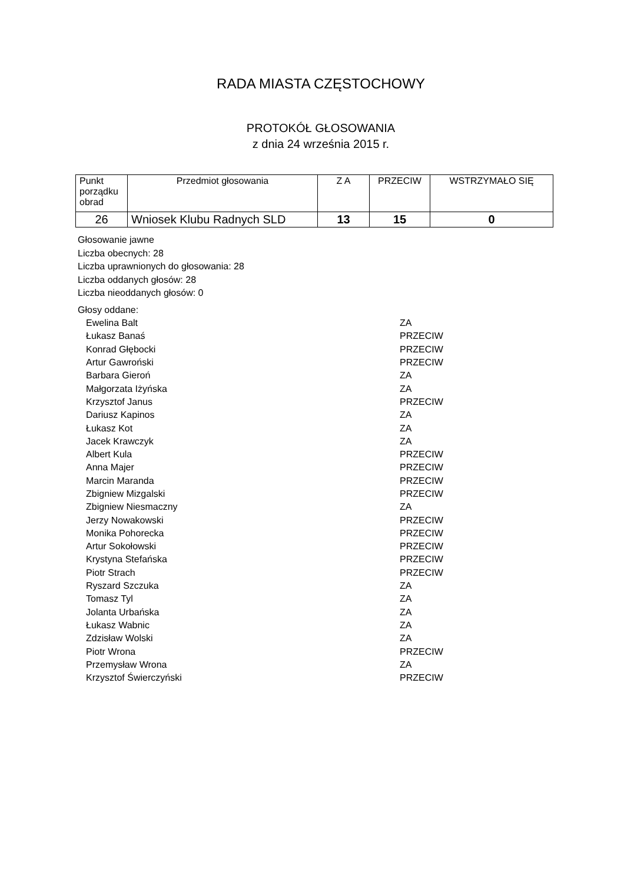RADA MIASTA CZĘSTOCHOWY
PROTOKÓŁ GŁOSOWANIA
z dnia 24 września 2015 r.
| Punkt porządku obrad | Przedmiot głosowania | Z A | PRZECIW | WSTRZYMAŁO SIĘ |
| --- | --- | --- | --- | --- |
| 26 | Wniosek Klubu Radnych SLD | 13 | 15 | 0 |
Głosowanie jawne
Liczba obecnych: 28
Liczba uprawnionych do głosowania: 28
Liczba oddanych głosów: 28
Liczba nieoddanych głosów: 0
Głosy oddane:
| Ewelina Balt | ZA |
| Łukasz Banaś | PRZECIW |
| Konrad Głębocki | PRZECIW |
| Artur Gawroński | PRZECIW |
| Barbara Gieroń | ZA |
| Małgorzata Iżyńska | ZA |
| Krzysztof Janus | PRZECIW |
| Dariusz Kapinos | ZA |
| Łukasz Kot | ZA |
| Jacek Krawczyk | ZA |
| Albert Kula | PRZECIW |
| Anna Majer | PRZECIW |
| Marcin Maranda | PRZECIW |
| Zbigniew Mizgalski | PRZECIW |
| Zbigniew Niesmaczny | ZA |
| Jerzy Nowakowski | PRZECIW |
| Monika Pohorecka | PRZECIW |
| Artur Sokołowski | PRZECIW |
| Krystyna Stefańska | PRZECIW |
| Piotr Strach | PRZECIW |
| Ryszard Szczuka | ZA |
| Tomasz Tyl | ZA |
| Jolanta Urbańska | ZA |
| Łukasz Wabnic | ZA |
| Zdzisław Wolski | ZA |
| Piotr Wrona | PRZECIW |
| Przemysław Wrona | ZA |
| Krzysztof Świerczyński | PRZECIW |